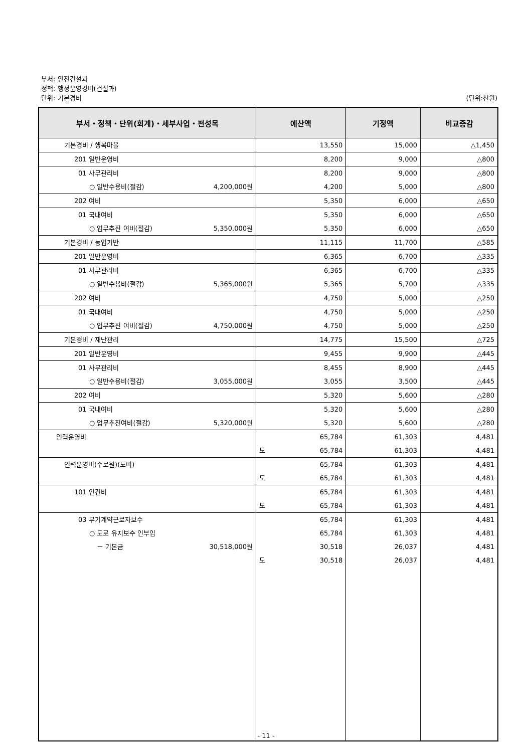부서: 안전건설과
정책: 행정운영경비(건설과)
단위: 기본경비 (단위:천원)
| 부서・정책・단위(회계)・세부사업・편성목 | 예산액 | 기정액 | 비교증감 |
| --- | --- | --- | --- |
| 기본경비 / 행복마을 | 13,550 | 15,000 | △1,450 |
| 201 일반운영비 | 8,200 | 9,000 | △800 |
| 01 사무관리비 | 8,200 | 9,000 | △800 |
| ○ 일반수용비(절감) 4,200,000원 | 4,200 | 5,000 | △800 |
| 202 여비 | 5,350 | 6,000 | △650 |
| 01 국내여비 | 5,350 | 6,000 | △650 |
| ○ 업무추진 여비(절감) 5,350,000원 | 5,350 | 6,000 | △650 |
| 기본경비 / 농업기반 | 11,115 | 11,700 | △585 |
| 201 일반운영비 | 6,365 | 6,700 | △335 |
| 01 사무관리비 | 6,365 | 6,700 | △335 |
| ○ 일반수용비(절감) 5,365,000원 | 5,365 | 5,700 | △335 |
| 202 여비 | 4,750 | 5,000 | △250 |
| 01 국내여비 | 4,750 | 5,000 | △250 |
| ○ 업무추진 여비(절감) 4,750,000원 | 4,750 | 5,000 | △250 |
| 기본경비 / 재난관리 | 14,775 | 15,500 | △725 |
| 201 일반운영비 | 9,455 | 9,900 | △445 |
| 01 사무관리비 | 8,455 | 8,900 | △445 |
| ○ 일반수용비(절감) 3,055,000원 | 3,055 | 3,500 | △445 |
| 202 여비 | 5,320 | 5,600 | △280 |
| 01 국내여비 | 5,320 | 5,600 | △280 |
| ○ 업무추진여비(절감) 5,320,000원 | 5,320 | 5,600 | △280 |
| 인력운영비 | 65,784 | 61,303 | 4,481 |
| | 도 65,784 | 61,303 | 4,481 |
| 인력운영비(수로원)(도비) | 65,784 | 61,303 | 4,481 |
| | 도 65,784 | 61,303 | 4,481 |
| 101 인건비 | 65,784 | 61,303 | 4,481 |
| | 도 65,784 | 61,303 | 4,481 |
| 03 무기계약근로자보수 | 65,784 | 61,303 | 4,481 |
| ○ 도로 유지보수 인부임 | 65,784 | 61,303 | 4,481 |
| － 기본금 30,518,000원 | 30,518 | 26,037 | 4,481 |
| | 도 30,518 | 26,037 | 4,481 |
- 11 -